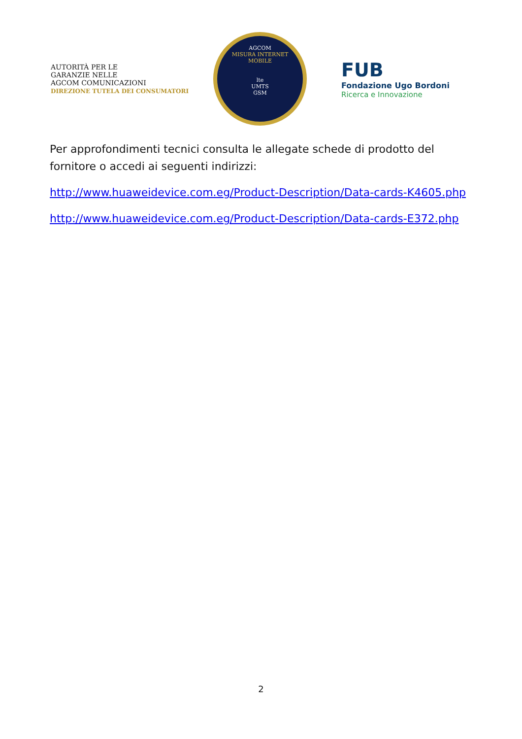AUTORITÀ PER LE
GARANZIE NELLE
AGCOM COMUNICAZIONI
DIREZIONE TUTELA DEI CONSUMATORI
AGCOM
MISURA INTERNET
MOBILE
lte
UMTS
GSM
FUB
Fondazione Ugo Bordoni
Ricerca e Innovazione
Per approfondimenti tecnici consulta le allegate schede di prodotto del fornitore o accedi ai seguenti indirizzi:
http://www.huaweidevice.com.eg/Product-Description/Data-cards-K4605.php
http://www.huaweidevice.com.eg/Product-Description/Data-cards-E372.php
2